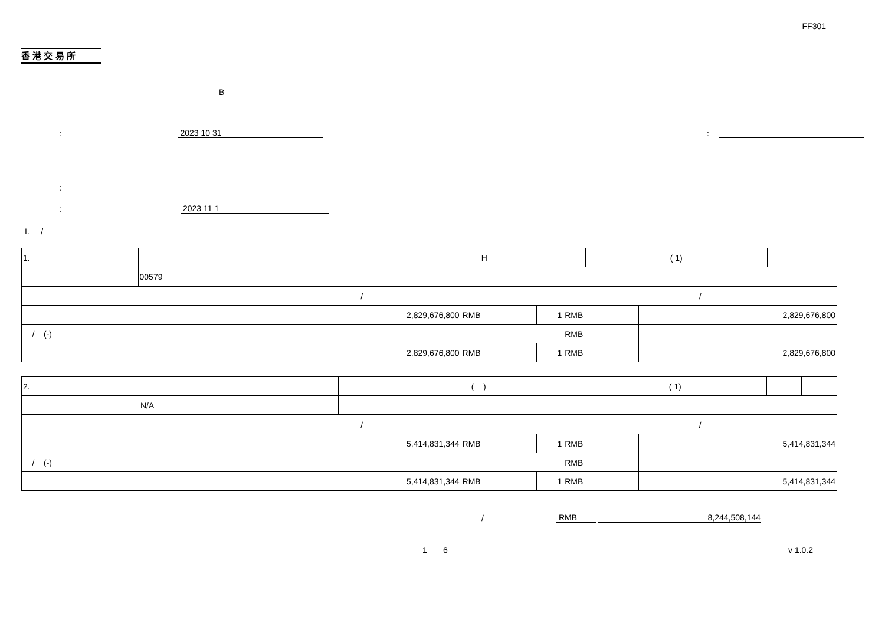FF301
香 港 交 易 所
B
: 2023 10 31:
:
: 2023 11 1
I. /
| 1. | | | H | ( 1) | | |
| | 00579 | | | | | |
| | / | | | / | |
| | 2,829,676,800 | RMB | 1 | RMB | 2,829,676,800 |
| / (-) | | | | RMB | |
| | 2,829,676,800 | RMB | 1 | RMB | 2,829,676,800 |
| 2. | | | ( ) | ( 1) | | |
| | N/A | | | | | |
| | / | | | / | |
| | 5,414,831,344 | RMB | 1 | RMB | 5,414,831,344 |
| / (-) | | | | RMB | |
| | 5,414,831,344 | RMB | 1 | RMB | 5,414,831,344 |
/ RMB 8,244,508,144
1 6 v 1.0.2